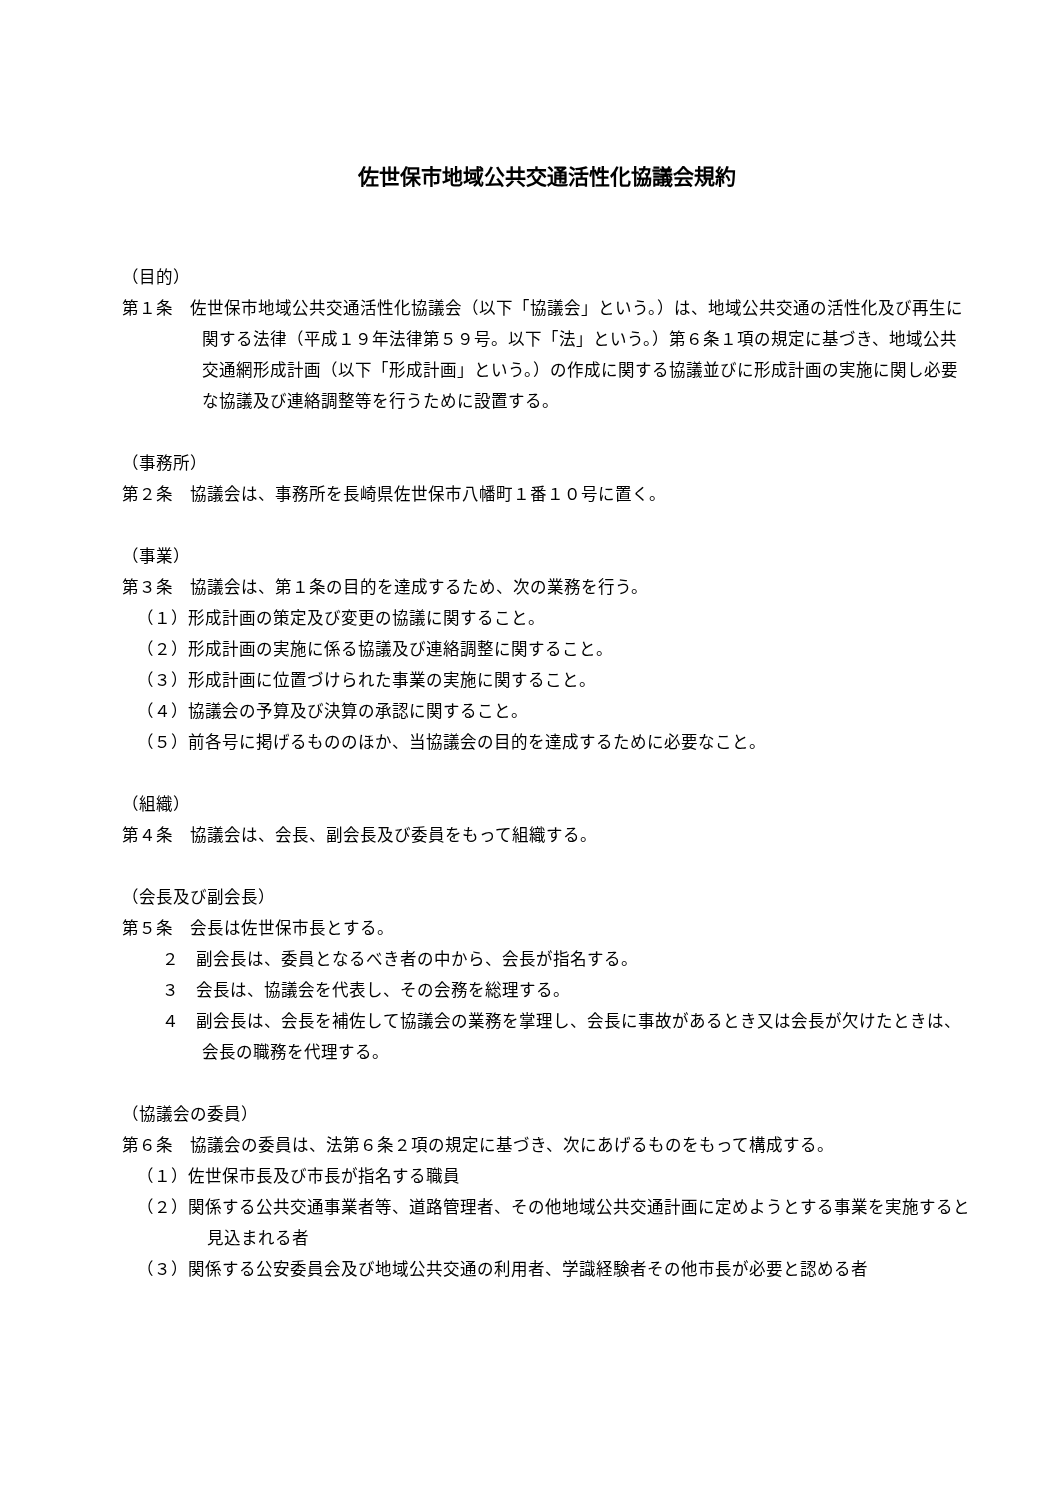佐世保市地域公共交通活性化協議会規約
（目的）
第１条　佐世保市地域公共交通活性化協議会（以下「協議会」という。）は、地域公共交通の活性化及び再生に関する法律（平成１９年法律第５９号。以下「法」という。）第６条１項の規定に基づき、地域公共交通網形成計画（以下「形成計画」という。）の作成に関する協議並びに形成計画の実施に関し必要な協議及び連絡調整等を行うために設置する。
（事務所）
第２条　協議会は、事務所を長崎県佐世保市八幡町１番１０号に置く。
（事業）
第３条　協議会は、第１条の目的を達成するため、次の業務を行う。
（１）形成計画の策定及び変更の協議に関すること。
（２）形成計画の実施に係る協議及び連絡調整に関すること。
（３）形成計画に位置づけられた事業の実施に関すること。
（４）協議会の予算及び決算の承認に関すること。
（５）前各号に掲げるもののほか、当協議会の目的を達成するために必要なこと。
（組織）
第４条　協議会は、会長、副会長及び委員をもって組織する。
（会長及び副会長）
第５条　会長は佐世保市長とする。
２　副会長は、委員となるべき者の中から、会長が指名する。
３　会長は、協議会を代表し、その会務を総理する。
４　副会長は、会長を補佐して協議会の業務を掌理し、会長に事故があるとき又は会長が欠けたときは、会長の職務を代理する。
（協議会の委員）
第６条　協議会の委員は、法第６条２項の規定に基づき、次にあげるものをもって構成する。
（１）佐世保市長及び市長が指名する職員
（２）関係する公共交通事業者等、道路管理者、その他地域公共交通計画に定めようとする事業を実施すると見込まれる者
（３）関係する公安委員会及び地域公共交通の利用者、学識経験者その他市長が必要と認める者